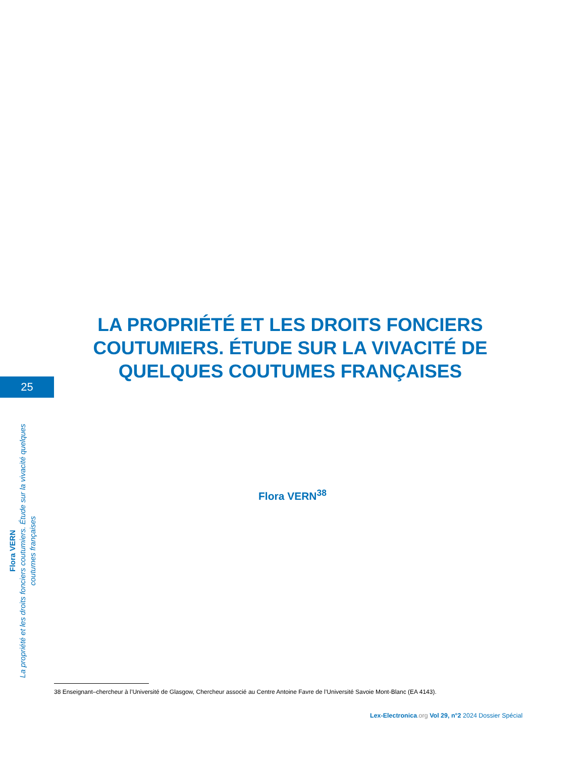LA PROPRIÉTÉ ET LES DROITS FONCIERS COUTUMIERS. ÉTUDE SUR LA VIVACITÉ DE QUELQUES COUTUMES FRANÇAISES
25
Flora VERN
La propriété et les droits fonciers coutumiers. Étude sur la vivacité quelques coutumes françaises
Flora VERN<sup>38</sup>
38 Enseignant–chercheur à l’Université de Glasgow, Chercheur associé au Centre Antoine Favre de l’Université Savoie Mont-Blanc (EA 4143).
Lex-Electronica.org Vol 29, n°2 2024 Dossier Spécial